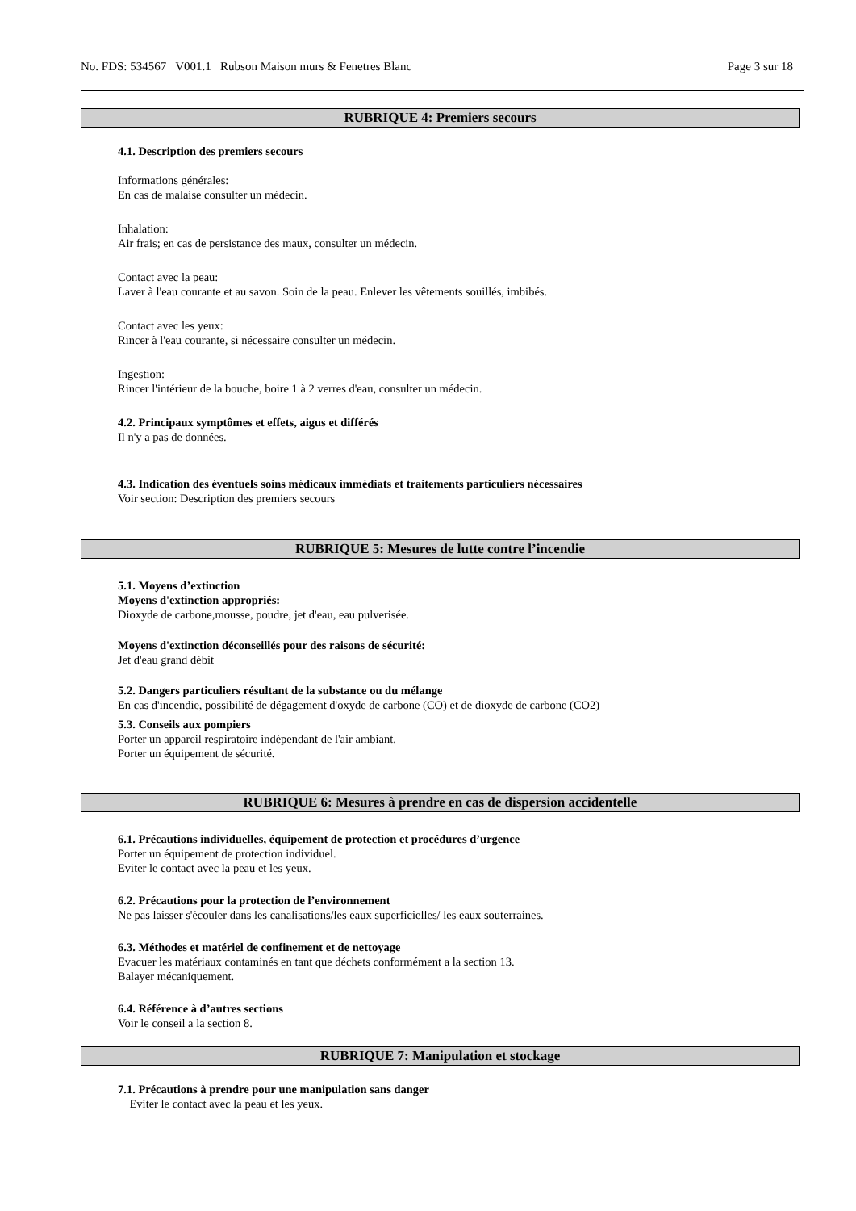No. FDS: 534567 V001.1 Rubson Maison murs & Fenetres Blanc Page 3 sur 18
RUBRIQUE 4: Premiers secours
4.1. Description des premiers secours
Informations générales:
En cas de malaise consulter un médecin.
Inhalation:
Air frais; en cas de persistance des maux, consulter un médecin.
Contact avec la peau:
Laver à l'eau courante et au savon. Soin de la peau. Enlever les vêtements souillés, imbibés.
Contact avec les yeux:
Rincer à l'eau courante, si nécessaire consulter un médecin.
Ingestion:
Rincer l'intérieur de la bouche, boire 1 à 2 verres d'eau, consulter un médecin.
4.2. Principaux symptômes et effets, aigus et différés
Il n'y a pas de données.
4.3. Indication des éventuels soins médicaux immédiats et traitements particuliers nécessaires
Voir section: Description des premiers secours
RUBRIQUE 5: Mesures de lutte contre l’incendie
5.1. Moyens d’extinction
Moyens d'extinction appropriés:
Dioxyde de carbone,mousse, poudre, jet d'eau, eau pulverisée.
Moyens d'extinction déconseillés pour des raisons de sécurité:
Jet d'eau grand débit
5.2. Dangers particuliers résultant de la substance ou du mélange
En cas d'incendie, possibilité de dégagement d'oxyde de carbone (CO) et de dioxyde de carbone (CO2)
5.3. Conseils aux pompiers
Porter un appareil respiratoire indépendant de l'air ambiant.
Porter un équipement de sécurité.
RUBRIQUE 6: Mesures à prendre en cas de dispersion accidentelle
6.1. Précautions individuelles, équipement de protection et procédures d’urgence
Porter un équipement de protection individuel.
Eviter le contact avec la peau et les yeux.
6.2. Précautions pour la protection de l’environnement
Ne pas laisser s'écouler dans les canalisations/les eaux superficielles/ les eaux souterraines.
6.3. Méthodes et matériel de confinement et de nettoyage
Evacuer les matériaux contaminés en tant que déchets conformément a la section 13.
Balayer mécaniquement.
6.4. Référence à d’autres sections
Voir le conseil a la section 8.
RUBRIQUE 7: Manipulation et stockage
7.1. Précautions à prendre pour une manipulation sans danger
Eviter le contact avec la peau et les yeux.